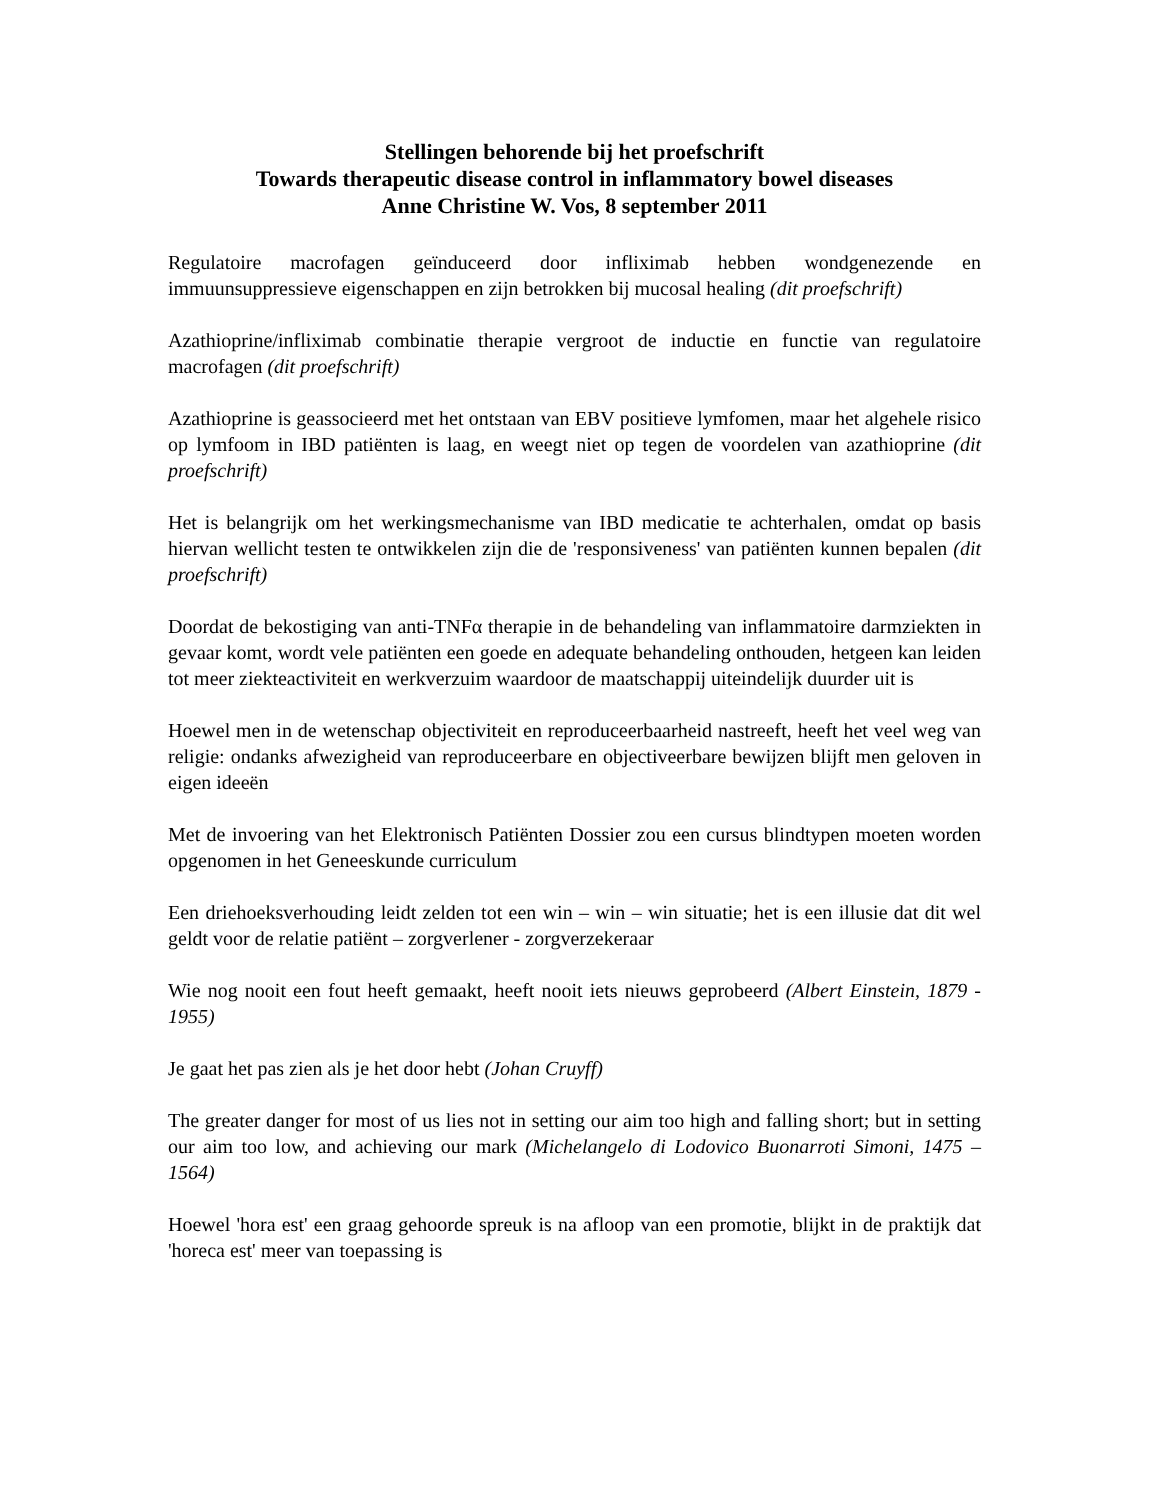Stellingen behorende bij het proefschrift
Towards therapeutic disease control in inflammatory bowel diseases
Anne Christine W. Vos, 8 september 2011
Regulatoire macrofagen geïnduceerd door infliximab hebben wondgenezende en immuunsuppressieve eigenschappen en zijn betrokken bij mucosal healing (dit proefschrift)
Azathioprine/infliximab combinatie therapie vergroot de inductie en functie van regulatoire macrofagen (dit proefschrift)
Azathioprine is geassocieerd met het ontstaan van EBV positieve lymfomen, maar het algehele risico op lymfoom in IBD patiënten is laag, en weegt niet op tegen de voordelen van azathioprine (dit proefschrift)
Het is belangrijk om het werkingsmechanisme van IBD medicatie te achterhalen, omdat op basis hiervan wellicht testen te ontwikkelen zijn die de 'responsiveness' van patiënten kunnen bepalen (dit proefschrift)
Doordat de bekostiging van anti-TNFα therapie in de behandeling van inflammatoire darmziekten in gevaar komt, wordt vele patiënten een goede en adequate behandeling onthouden, hetgeen kan leiden tot meer ziekteactiviteit en werkverzuim waardoor de maatschappij uiteindelijk duurder uit is
Hoewel men in de wetenschap objectiviteit en reproduceerbaarheid nastreeft, heeft het veel weg van religie: ondanks afwezigheid van reproduceerbare en objectiveerbare bewijzen blijft men geloven in eigen ideeën
Met de invoering van het Elektronisch Patiënten Dossier zou een cursus blindtypen moeten worden opgenomen in het Geneeskunde curriculum
Een driehoeksverhouding leidt zelden tot een win – win – win situatie; het is een illusie dat dit wel geldt voor de relatie patiënt – zorgverlener - zorgverzekeraar
Wie nog nooit een fout heeft gemaakt, heeft nooit iets nieuws geprobeerd (Albert Einstein, 1879 - 1955)
Je gaat het pas zien als je het door hebt (Johan Cruyff)
The greater danger for most of us lies not in setting our aim too high and falling short; but in setting our aim too low, and achieving our mark (Michelangelo di Lodovico Buonarroti Simoni, 1475 – 1564)
Hoewel 'hora est' een graag gehoorde spreuk is na afloop van een promotie, blijkt in de praktijk dat 'horeca est' meer van toepassing is